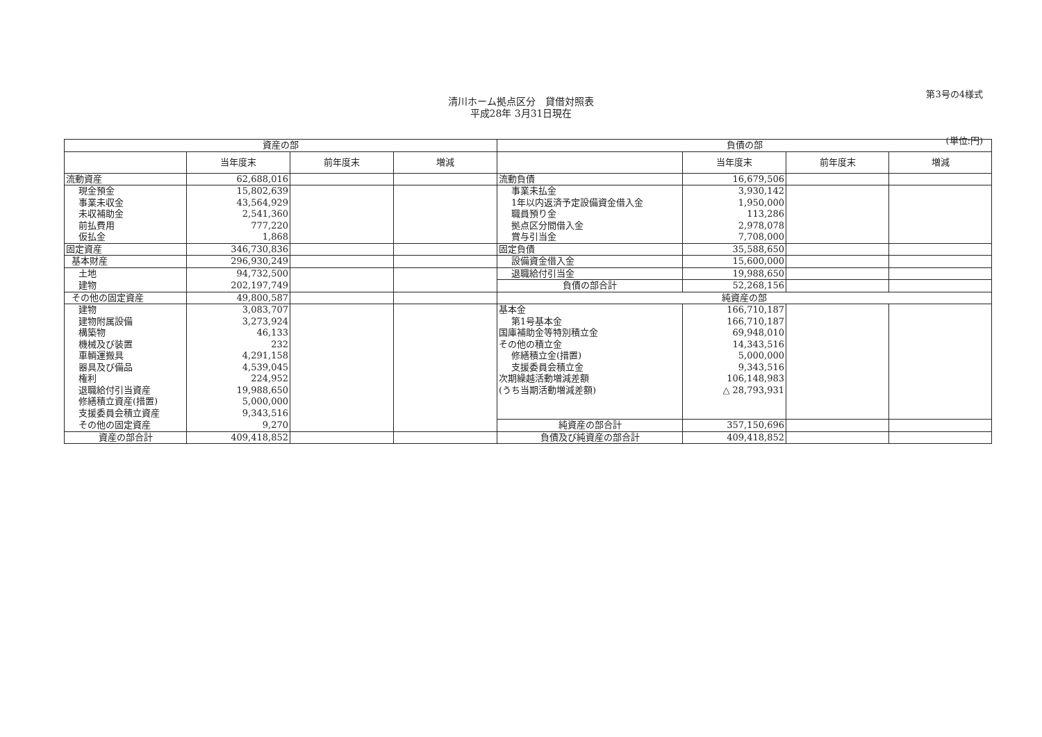第3号の4様式
清川ホーム拠点区分　貸借対照表
平成28年 3月31日現在
(単位:円)
| 資産の部 | | | | 負債の部 | | | |
| --- | --- | --- | --- | --- | --- | --- | --- |
| | 当年度末 | 前年度末 | 増減 | | 当年度末 | 前年度末 | 増減 |
| 流動資産 | 62,688,016 | | | 流動負債 | 16,679,506 | | |
| 現金預金 | 15,802,639 | | | 事業未払金 | 3,930,142 | | |
| 事業未収金 | 43,564,929 | | | 1年以内返済予定設備資金借入金 | 1,950,000 | | |
| 未収補助金 | 2,541,360 | | | 職員預り金 | 113,286 | | |
| 前払費用 | 777,220 | | | 拠点区分間借入金 | 2,978,078 | | |
| 仮払金 | 1,868 | | | 賞与引当金 | 7,708,000 | | |
| 固定資産 | 346,730,836 | | | 固定負債 | 35,588,650 | | |
| 基本財産 | 296,930,249 | | | 設備資金借入金 | 15,600,000 | | |
| 土地 | 94,732,500 | | | 退職給付引当金 | 19,988,650 | | |
| 建物 | 202,197,749 | | | 負債の部合計 | 52,268,156 | | |
| その他の固定資産 | 49,800,587 | | | 純資産の部 | | | |
| 建物 | 3,083,707 | | | 基本金 | 166,710,187 | | |
| 建物附属設備 | 3,273,924 | | | 第1号基本金 | 166,710,187 | | |
| 構築物 | 46,133 | | | 国庫補助金等特別積立金 | 69,948,010 | | |
| 機械及び装置 | 232 | | | その他の積立金 | 14,343,516 | | |
| 車輌運搬具 | 4,291,158 | | | 修繕積立金(措置) | 5,000,000 | | |
| 器具及び備品 | 4,539,045 | | | 支援委員会積立金 | 9,343,516 | | |
| 権利 | 224,952 | | | 次期繰越活動増減差額 | 106,148,983 | | |
| 退職給付引当資産 | 19,988,650 | | | (うち当期活動増減差額) | △ 28,793,931 | | |
| 修繕積立資産(措置) | 5,000,000 | | | | | | |
| 支援委員会積立資産 | 9,343,516 | | | | | | |
| その他の固定資産 | 9,270 | | | 純資産の部合計 | 357,150,696 | | |
| 資産の部合計 | 409,418,852 | | | 負債及び純資産の部合計 | 409,418,852 | | |